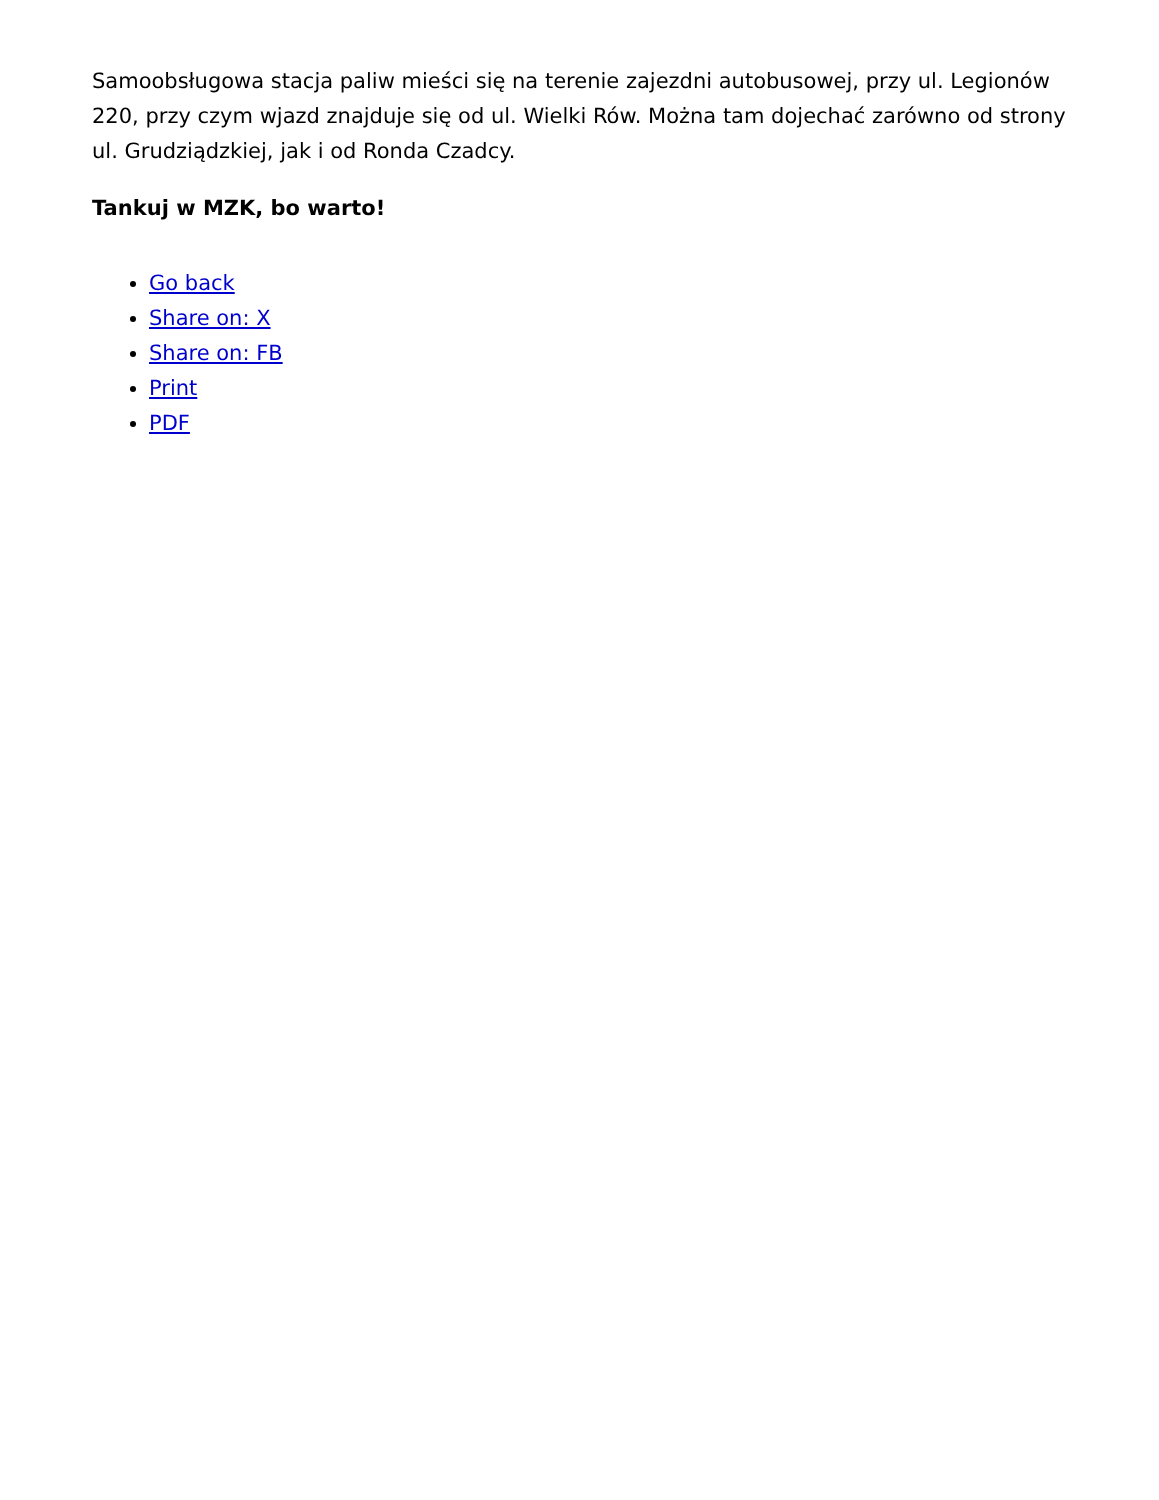Samoobsługowa stacja paliw mieści się na terenie zajezdni autobusowej, przy ul. Legionów 220, przy czym wjazd znajduje się od ul. Wielki Rów. Można tam dojechać zarówno od strony ul. Grudziądzkiej, jak i od Ronda Czadcy.
Tankuj w MZK, bo warto!
Go back
Share on: X
Share on: FB
Print
PDF